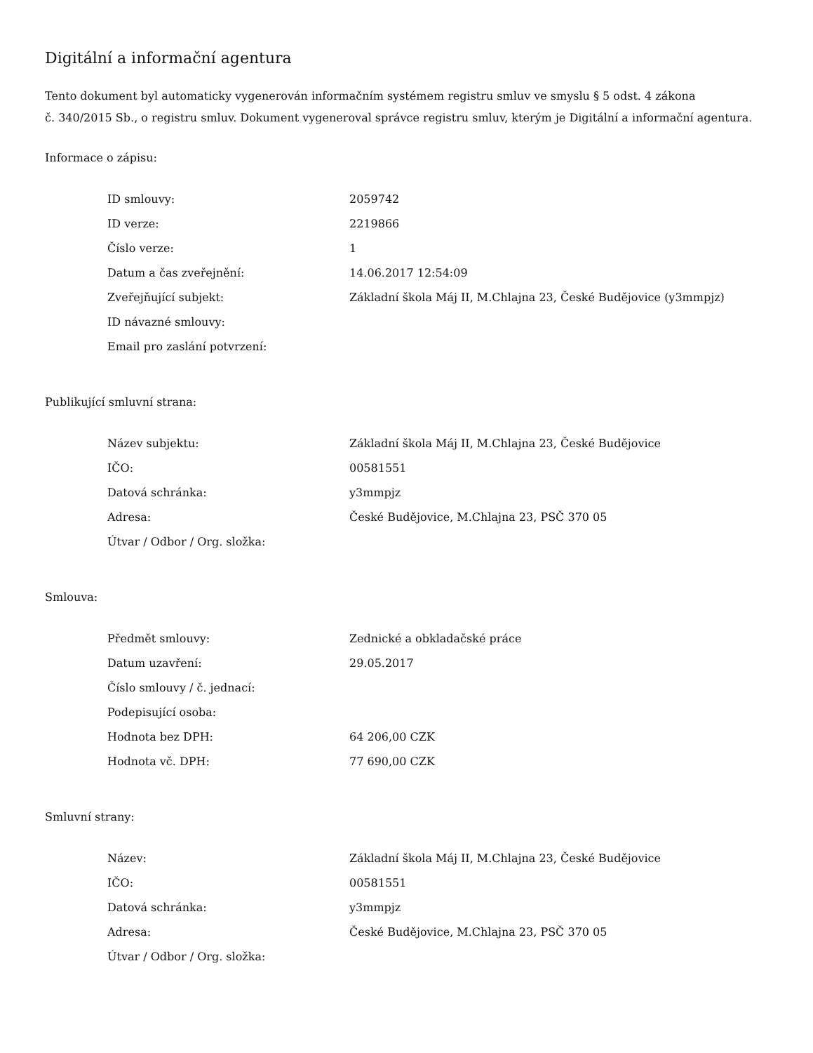Digitální a informační agentura
Tento dokument byl automaticky vygenerován informačním systémem registru smluv ve smyslu § 5 odst. 4 zákona
č. 340/2015 Sb., o registru smluv. Dokument vygeneroval správce registru smluv, kterým je Digitální a informační agentura.
Informace o zápisu:
| ID smlouvy: | 2059742 |
| ID verze: | 2219866 |
| Číslo verze: | 1 |
| Datum a čas zveřejnění: | 14.06.2017 12:54:09 |
| Zveřejňující subjekt: | Základní škola Máj II, M.Chlajna 23, České Budějovice (y3mmpjz) |
| ID návazné smlouvy: | |
| Email pro zaslání potvrzení: | |
Publikující smluvní strana:
| Název subjektu: | Základní škola Máj II, M.Chlajna 23, České Budějovice |
| IČO: | 00581551 |
| Datová schránka: | y3mmpjz |
| Adresa: | České Budějovice, M.Chlajna 23, PSČ 370 05 |
| Útvar / Odbor / Org. složka: | |
Smlouva:
| Předmět smlouvy: | Zednické a obkladačské práce |
| Datum uzavření: | 29.05.2017 |
| Číslo smlouvy / č. jednací: | |
| Podepisující osoba: | |
| Hodnota bez DPH: | 64 206,00 CZK |
| Hodnota vč. DPH: | 77 690,00 CZK |
Smluvní strany:
| Název: | Základní škola Máj II, M.Chlajna 23, České Budějovice |
| IČO: | 00581551 |
| Datová schránka: | y3mmpjz |
| Adresa: | České Budějovice, M.Chlajna 23, PSČ 370 05 |
| Útvar / Odbor / Org. složka: | |